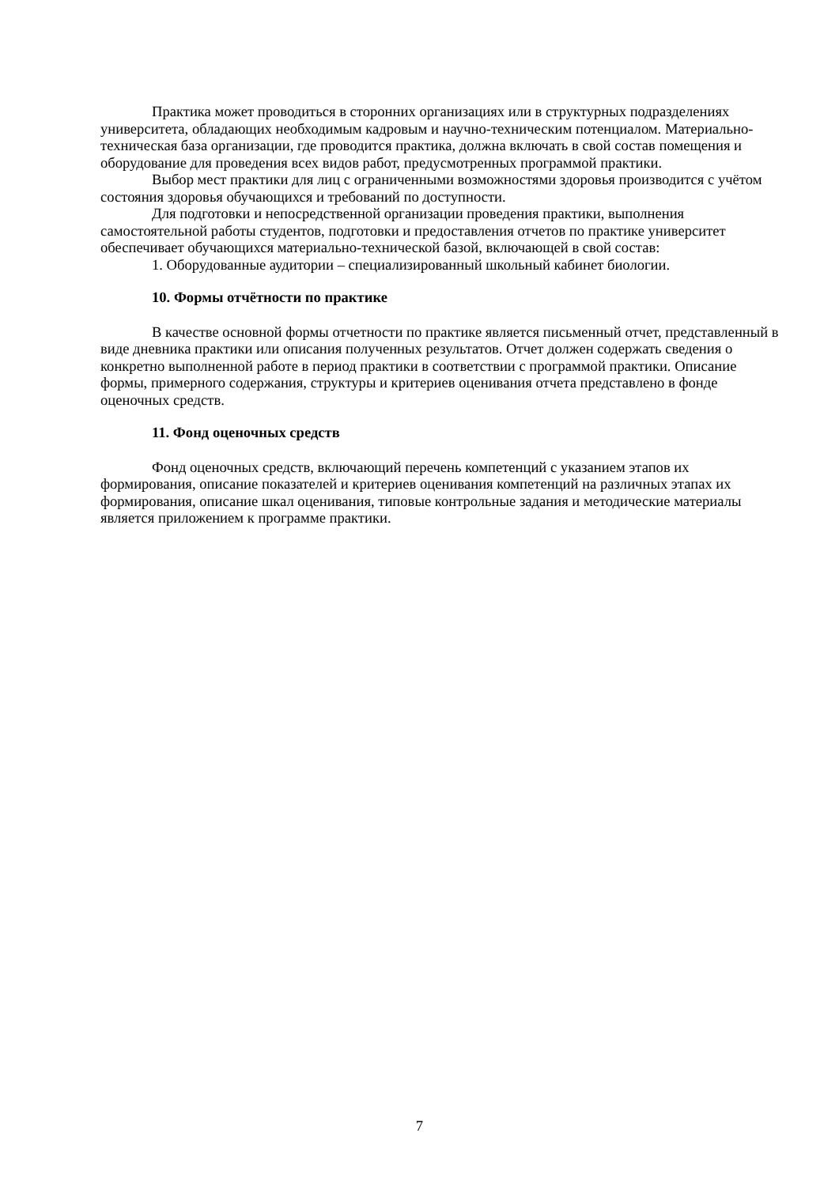Практика может проводиться в сторонних организациях или в структурных подразделениях университета, обладающих необходимым кадровым и научно-техническим потенциалом. Материально-техническая база организации, где проводится практика, должна включать в свой состав помещения и оборудование для проведения всех видов работ, предусмотренных программой практики.
Выбор мест практики для лиц с ограниченными возможностями здоровья производится с учётом состояния здоровья обучающихся и требований по доступности.
Для подготовки и непосредственной организации проведения практики, выполнения самостоятельной работы студентов, подготовки и предоставления отчетов по практике университет обеспечивает обучающихся материально-технической базой, включающей в свой состав:
1. Оборудованные аудитории – специализированный школьный кабинет биологии.
10. Формы отчётности по практике
В качестве основной формы отчетности по практике является письменный отчет, представленный в виде дневника практики или описания полученных результатов. Отчет должен содержать сведения о конкретно выполненной работе в период практики в соответствии с программой практики. Описание формы, примерного содержания, структуры и критериев оценивания отчета представлено в фонде оценочных средств.
11. Фонд оценочных средств
Фонд оценочных средств, включающий перечень компетенций с указанием этапов их формирования, описание показателей и критериев оценивания компетенций на различных этапах их формирования, описание шкал оценивания, типовые контрольные задания и методические материалы является приложением к программе практики.
7